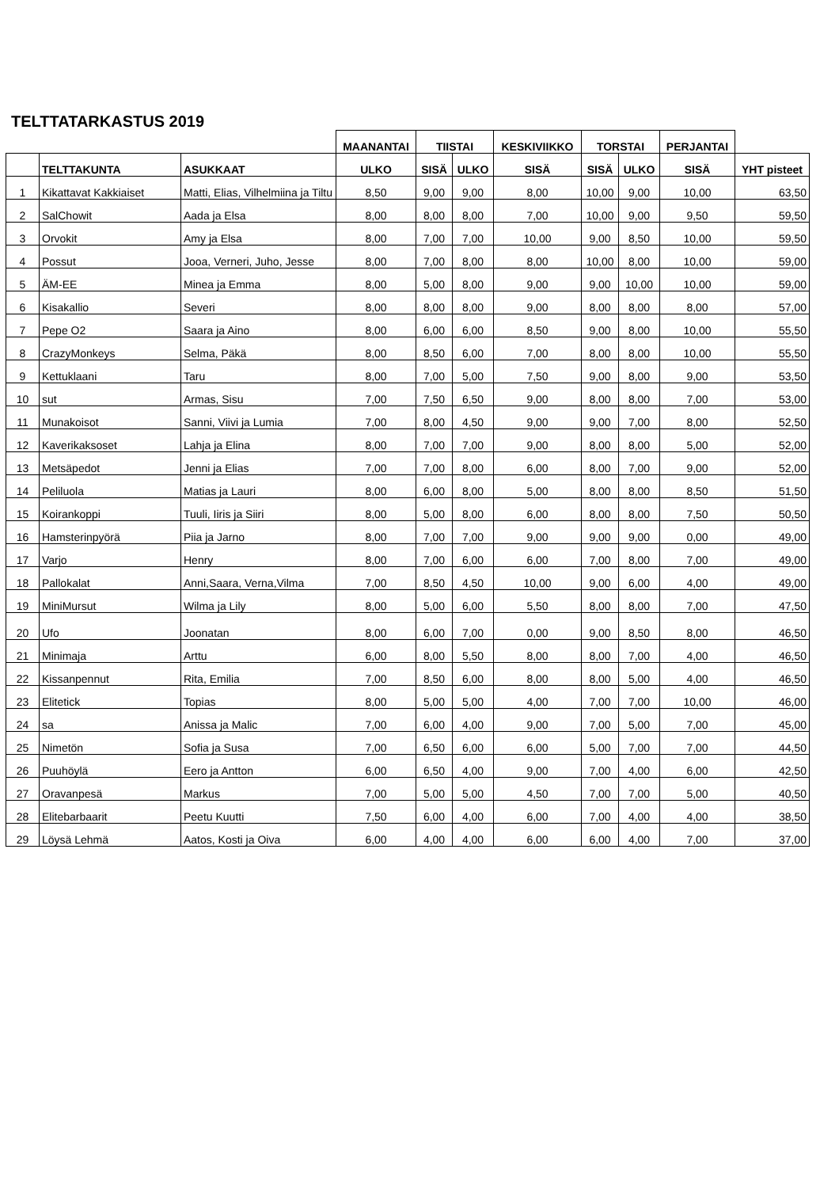TELTTATARKASTUS 2019
| | | | MAANANTAI | TIISTAI | | KESKIVIIKKO | TORSTAI | | PERJANTAI | |
| | TELTTAKUNTA | ASUKKAAT | ULKO | SISÄ | ULKO | SISÄ | SISÄ | ULKO | SISÄ | YHT pisteet |
| 1 | Kikattavat Kakkiaiset | Matti, Elias, Vilhelmiina ja Tiltu | 8,50 | 9,00 | 9,00 | 8,00 | 10,00 | 9,00 | 10,00 | 63,50 |
| 2 | SalChowit | Aada ja Elsa | 8,00 | 8,00 | 8,00 | 7,00 | 10,00 | 9,00 | 9,50 | 59,50 |
| 3 | Orvokit | Amy ja Elsa | 8,00 | 7,00 | 7,00 | 10,00 | 9,00 | 8,50 | 10,00 | 59,50 |
| 4 | Possut | Jooa, Verneri, Juho, Jesse | 8,00 | 7,00 | 8,00 | 8,00 | 10,00 | 8,00 | 10,00 | 59,00 |
| 5 | ÄM-EE | Minea ja Emma | 8,00 | 5,00 | 8,00 | 9,00 | 9,00 | 10,00 | 10,00 | 59,00 |
| 6 | Kisakallio | Severi | 8,00 | 8,00 | 8,00 | 9,00 | 8,00 | 8,00 | 8,00 | 57,00 |
| 7 | Pepe O2 | Saara ja Aino | 8,00 | 6,00 | 6,00 | 8,50 | 9,00 | 8,00 | 10,00 | 55,50 |
| 8 | CrazyMonkeys | Selma, Päkä | 8,00 | 8,50 | 6,00 | 7,00 | 8,00 | 8,00 | 10,00 | 55,50 |
| 9 | Kettuklaani | Taru | 8,00 | 7,00 | 5,00 | 7,50 | 9,00 | 8,00 | 9,00 | 53,50 |
| 10 | sut | Armas, Sisu | 7,00 | 7,50 | 6,50 | 9,00 | 8,00 | 8,00 | 7,00 | 53,00 |
| 11 | Munakoisot | Sanni, Viivi ja Lumia | 7,00 | 8,00 | 4,50 | 9,00 | 9,00 | 7,00 | 8,00 | 52,50 |
| 12 | Kaverikaksoset | Lahja ja Elina | 8,00 | 7,00 | 7,00 | 9,00 | 8,00 | 8,00 | 5,00 | 52,00 |
| 13 | Metsäpedot | Jenni ja Elias | 7,00 | 7,00 | 8,00 | 6,00 | 8,00 | 7,00 | 9,00 | 52,00 |
| 14 | Peliluola | Matias ja Lauri | 8,00 | 6,00 | 8,00 | 5,00 | 8,00 | 8,00 | 8,50 | 51,50 |
| 15 | Koirankoppi | Tuuli, Iiris ja Siiri | 8,00 | 5,00 | 8,00 | 6,00 | 8,00 | 8,00 | 7,50 | 50,50 |
| 16 | Hamsterinpyörä | Piia ja Jarno | 8,00 | 7,00 | 7,00 | 9,00 | 9,00 | 9,00 | 0,00 | 49,00 |
| 17 | Varjo | Henry | 8,00 | 7,00 | 6,00 | 6,00 | 7,00 | 8,00 | 7,00 | 49,00 |
| 18 | Pallokalat | Anni,Saara, Verna,Vilma | 7,00 | 8,50 | 4,50 | 10,00 | 9,00 | 6,00 | 4,00 | 49,00 |
| 19 | MiniMursut | Wilma ja Lily | 8,00 | 5,00 | 6,00 | 5,50 | 8,00 | 8,00 | 7,00 | 47,50 |
| 20 | Ufo | Joonatan | 8,00 | 6,00 | 7,00 | 0,00 | 9,00 | 8,50 | 8,00 | 46,50 |
| 21 | Minimaja | Arttu | 6,00 | 8,00 | 5,50 | 8,00 | 8,00 | 7,00 | 4,00 | 46,50 |
| 22 | Kissanpennut | Rita, Emilia | 7,00 | 8,50 | 6,00 | 8,00 | 8,00 | 5,00 | 4,00 | 46,50 |
| 23 | Elitetick | Topias | 8,00 | 5,00 | 5,00 | 4,00 | 7,00 | 7,00 | 10,00 | 46,00 |
| 24 | sa | Anissa ja Malic | 7,00 | 6,00 | 4,00 | 9,00 | 7,00 | 5,00 | 7,00 | 45,00 |
| 25 | Nimetön | Sofia ja Susa | 7,00 | 6,50 | 6,00 | 6,00 | 5,00 | 7,00 | 7,00 | 44,50 |
| 26 | Puuhöylä | Eero ja Antton | 6,00 | 6,50 | 4,00 | 9,00 | 7,00 | 4,00 | 6,00 | 42,50 |
| 27 | Oravanpesä | Markus | 7,00 | 5,00 | 5,00 | 4,50 | 7,00 | 7,00 | 5,00 | 40,50 |
| 28 | Elitebarbaarit | Peetu Kuutti | 7,50 | 6,00 | 4,00 | 6,00 | 7,00 | 4,00 | 4,00 | 38,50 |
| 29 | Löysä Lehmä | Aatos, Kosti ja Oiva | 6,00 | 4,00 | 4,00 | 6,00 | 6,00 | 4,00 | 7,00 | 37,00 |